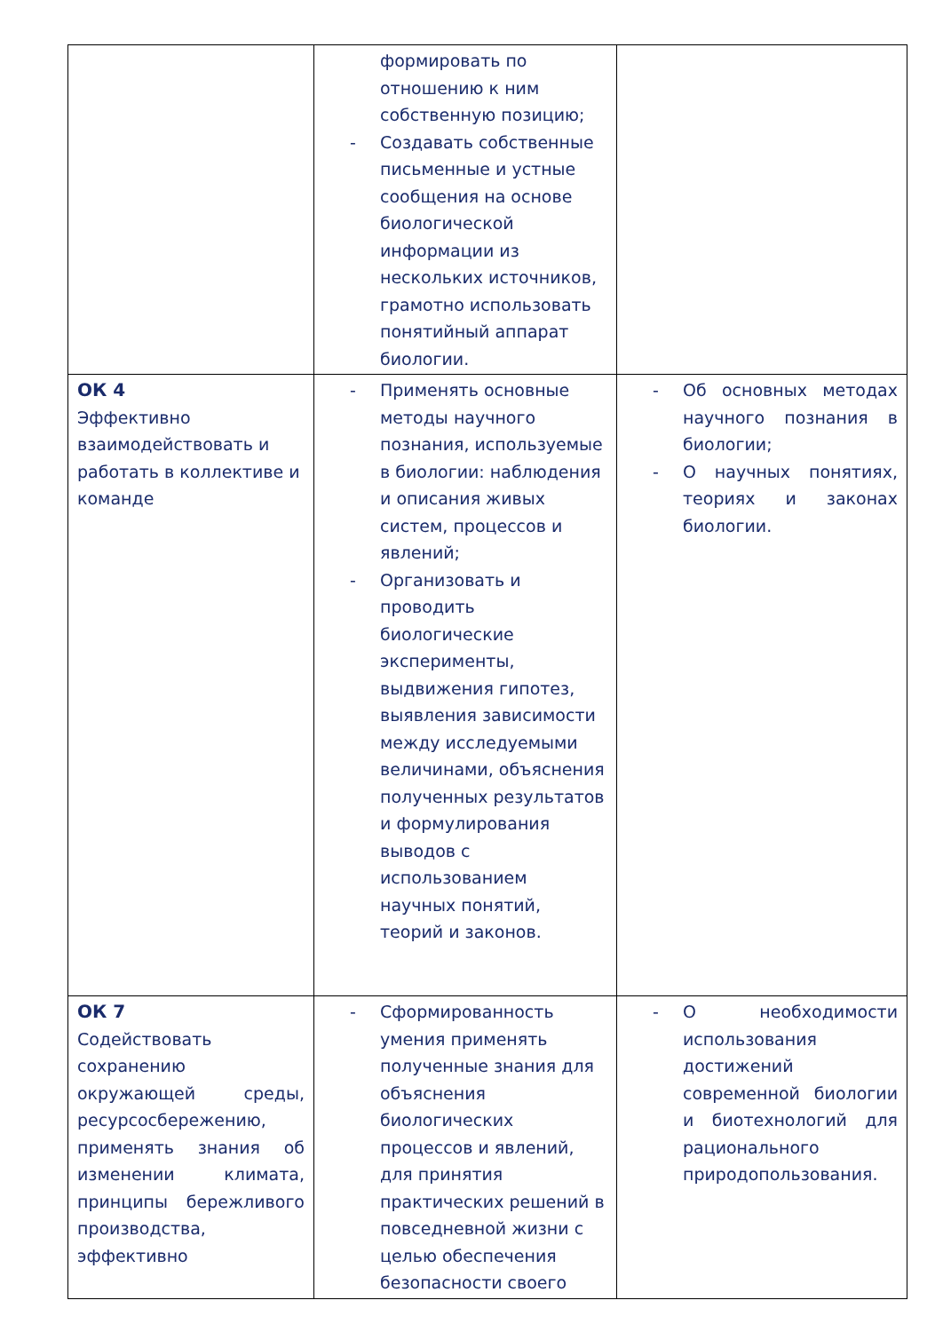| | формировать по отношению к ним собственную позицию; - Создавать собственные письменные и устные сообщения на основе биологической информации из нескольких источников, грамотно использовать понятийный аппарат биологии. | |
| ОК 4 Эффективно взаимодействовать и работать в коллективе и команде | - Применять основные методы научного познания, используемые в биологии: наблюдения и описания живых систем, процессов и явлений; - Организовать и проводить биологические эксперименты, выдвижения гипотез, выявления зависимости между исследуемыми величинами, объяснения полученных результатов и формулирования выводов с использованием научных понятий, теорий и законов. | - Об основных методах научного познания в биологии; - О научных понятиях, теориях и законах биологии. |
| ОК 7 Содействовать сохранению окружающей среды, ресурсосбережению, применять знания об изменении климата, принципы бережливого производства, эффективно | - Сформированность умения применять полученные знания для объяснения биологических процессов и явлений, для принятия практических решений в повседневной жизни с целью обеспечения безопасности своего | - О необходимости использования достижений современной биологии и биотехнологий для рационального природопользования. |